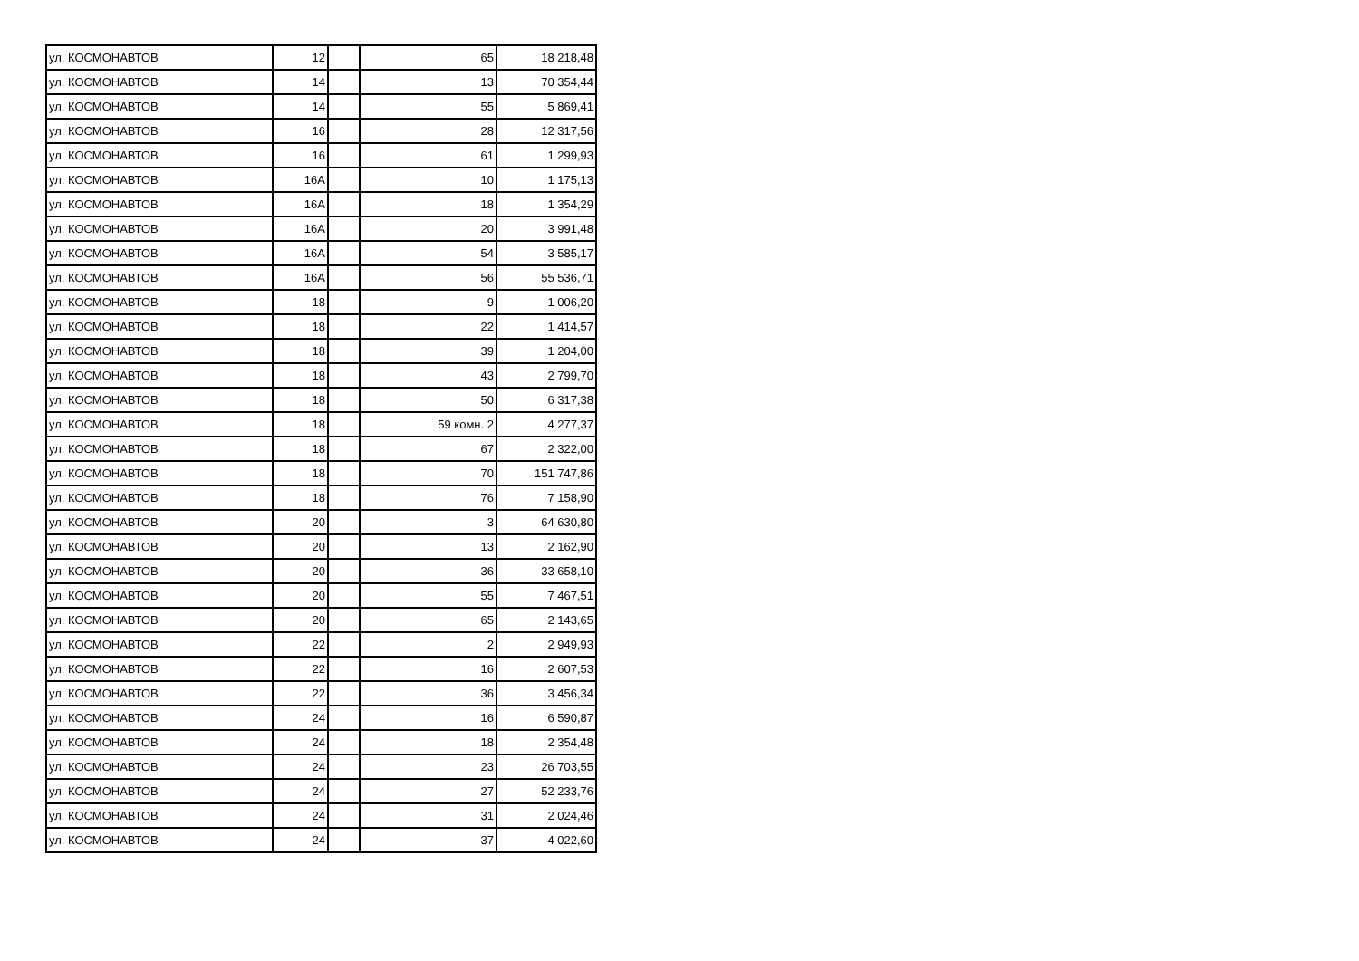| ул. КОСМОНАВТОВ | 12 | | 65 | 18 218,48 |
| ул. КОСМОНАВТОВ | 14 | | 13 | 70 354,44 |
| ул. КОСМОНАВТОВ | 14 | | 55 | 5 869,41 |
| ул. КОСМОНАВТОВ | 16 | | 28 | 12 317,56 |
| ул. КОСМОНАВТОВ | 16 | | 61 | 1 299,93 |
| ул. КОСМОНАВТОВ | 16А | | 10 | 1 175,13 |
| ул. КОСМОНАВТОВ | 16А | | 18 | 1 354,29 |
| ул. КОСМОНАВТОВ | 16А | | 20 | 3 991,48 |
| ул. КОСМОНАВТОВ | 16А | | 54 | 3 585,17 |
| ул. КОСМОНАВТОВ | 16А | | 56 | 55 536,71 |
| ул. КОСМОНАВТОВ | 18 | | 9 | 1 006,20 |
| ул. КОСМОНАВТОВ | 18 | | 22 | 1 414,57 |
| ул. КОСМОНАВТОВ | 18 | | 39 | 1 204,00 |
| ул. КОСМОНАВТОВ | 18 | | 43 | 2 799,70 |
| ул. КОСМОНАВТОВ | 18 | | 50 | 6 317,38 |
| ул. КОСМОНАВТОВ | 18 | | 59 комн. 2 | 4 277,37 |
| ул. КОСМОНАВТОВ | 18 | | 67 | 2 322,00 |
| ул. КОСМОНАВТОВ | 18 | | 70 | 151 747,86 |
| ул. КОСМОНАВТОВ | 18 | | 76 | 7 158,90 |
| ул. КОСМОНАВТОВ | 20 | | 3 | 64 630,80 |
| ул. КОСМОНАВТОВ | 20 | | 13 | 2 162,90 |
| ул. КОСМОНАВТОВ | 20 | | 36 | 33 658,10 |
| ул. КОСМОНАВТОВ | 20 | | 55 | 7 467,51 |
| ул. КОСМОНАВТОВ | 20 | | 65 | 2 143,65 |
| ул. КОСМОНАВТОВ | 22 | | 2 | 2 949,93 |
| ул. КОСМОНАВТОВ | 22 | | 16 | 2 607,53 |
| ул. КОСМОНАВТОВ | 22 | | 36 | 3 456,34 |
| ул. КОСМОНАВТОВ | 24 | | 16 | 6 590,87 |
| ул. КОСМОНАВТОВ | 24 | | 18 | 2 354,48 |
| ул. КОСМОНАВТОВ | 24 | | 23 | 26 703,55 |
| ул. КОСМОНАВТОВ | 24 | | 27 | 52 233,76 |
| ул. КОСМОНАВТОВ | 24 | | 31 | 2 024,46 |
| ул. КОСМОНАВТОВ | 24 | | 37 | 4 022,60 |